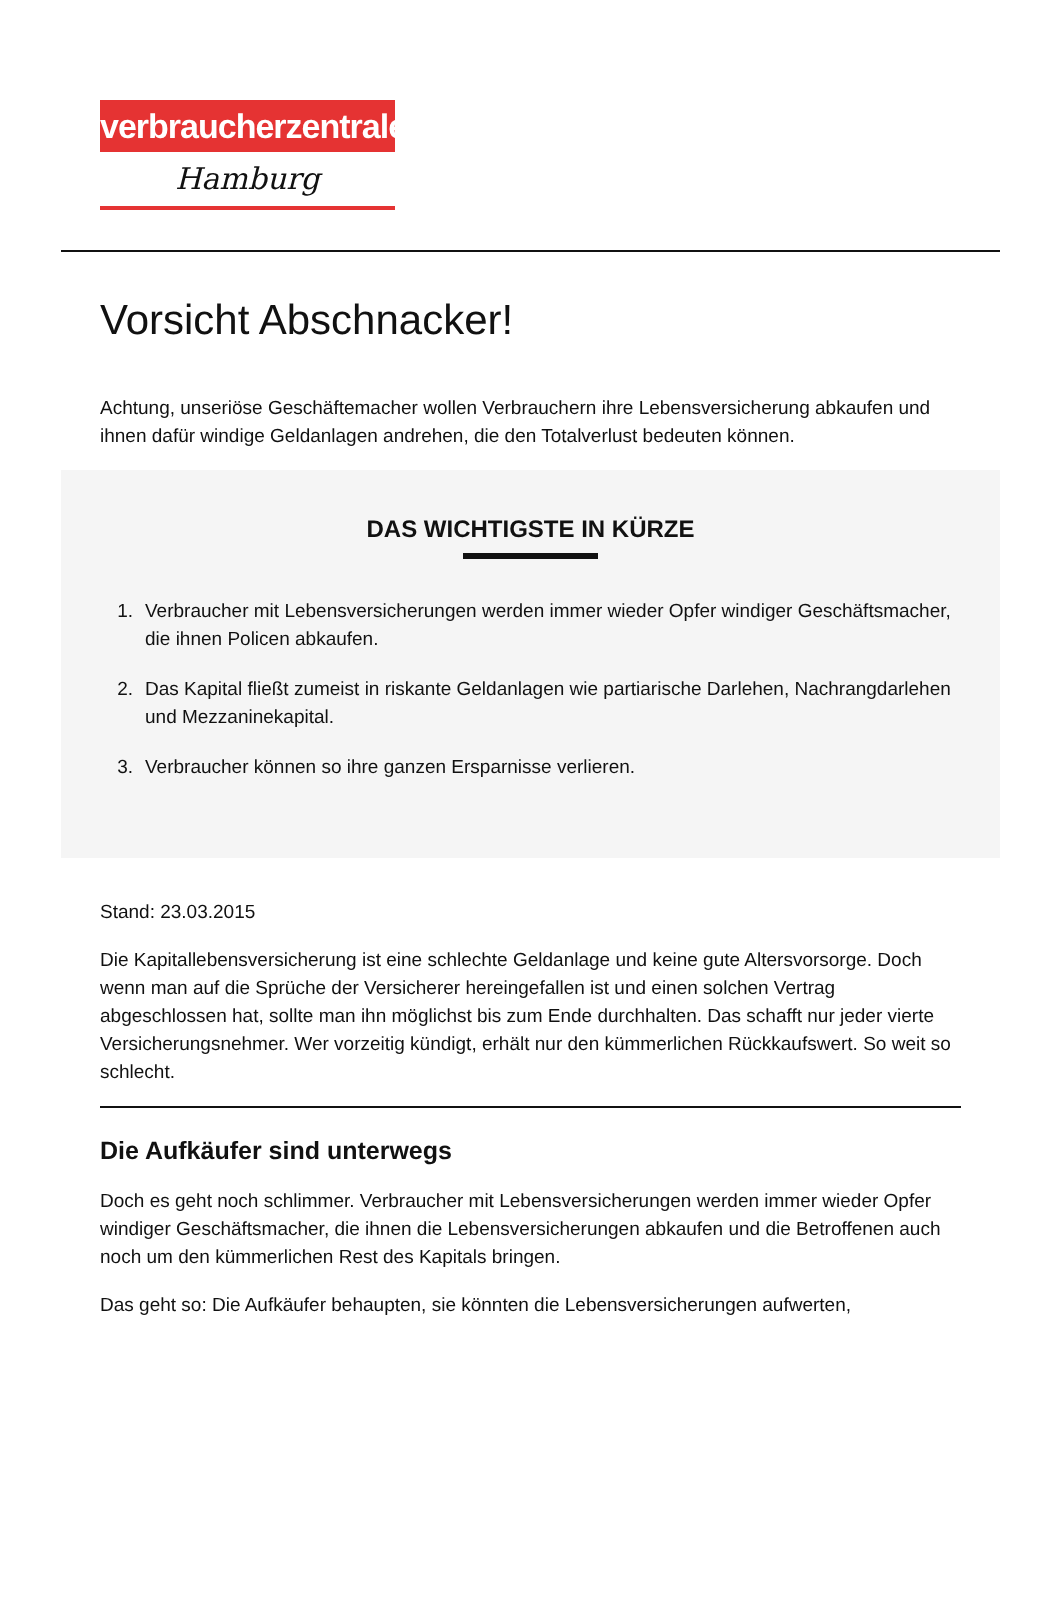verbraucherzentrale
Hamburg
Vorsicht Abschnacker!
Achtung, unseriöse Geschäftemacher wollen Verbrauchern ihre Lebensversicherung abkaufen und ihnen dafür windige Geldanlagen andrehen, die den Totalverlust bedeuten können.
DAS WICHTIGSTE IN KÜRZE
1. Verbraucher mit Lebensversicherungen werden immer wieder Opfer windiger Geschäftsmacher, die ihnen Policen abkaufen.
2. Das Kapital fließt zumeist in riskante Geldanlagen wie partiarische Darlehen, Nachrangdarlehen und Mezzaninekapital.
3. Verbraucher können so ihre ganzen Ersparnisse verlieren.
Stand: 23.03.2015
Die Kapitallebensversicherung ist eine schlechte Geldanlage und keine gute Altersvorsorge. Doch wenn man auf die Sprüche der Versicherer hereingefallen ist und einen solchen Vertrag abgeschlossen hat, sollte man ihn möglichst bis zum Ende durchhalten. Das schafft nur jeder vierte Versicherungsnehmer. Wer vorzeitig kündigt, erhält nur den kümmerlichen Rückkaufswert. So weit so schlecht.
Die Aufkäufer sind unterwegs
Doch es geht noch schlimmer. Verbraucher mit Lebensversicherungen werden immer wieder Opfer windiger Geschäftsmacher, die ihnen die Lebensversicherungen abkaufen und die Betroffenen auch noch um den kümmerlichen Rest des Kapitals bringen.
Das geht so: Die Aufkäufer behaupten, sie könnten die Lebensversicherungen aufwerten,